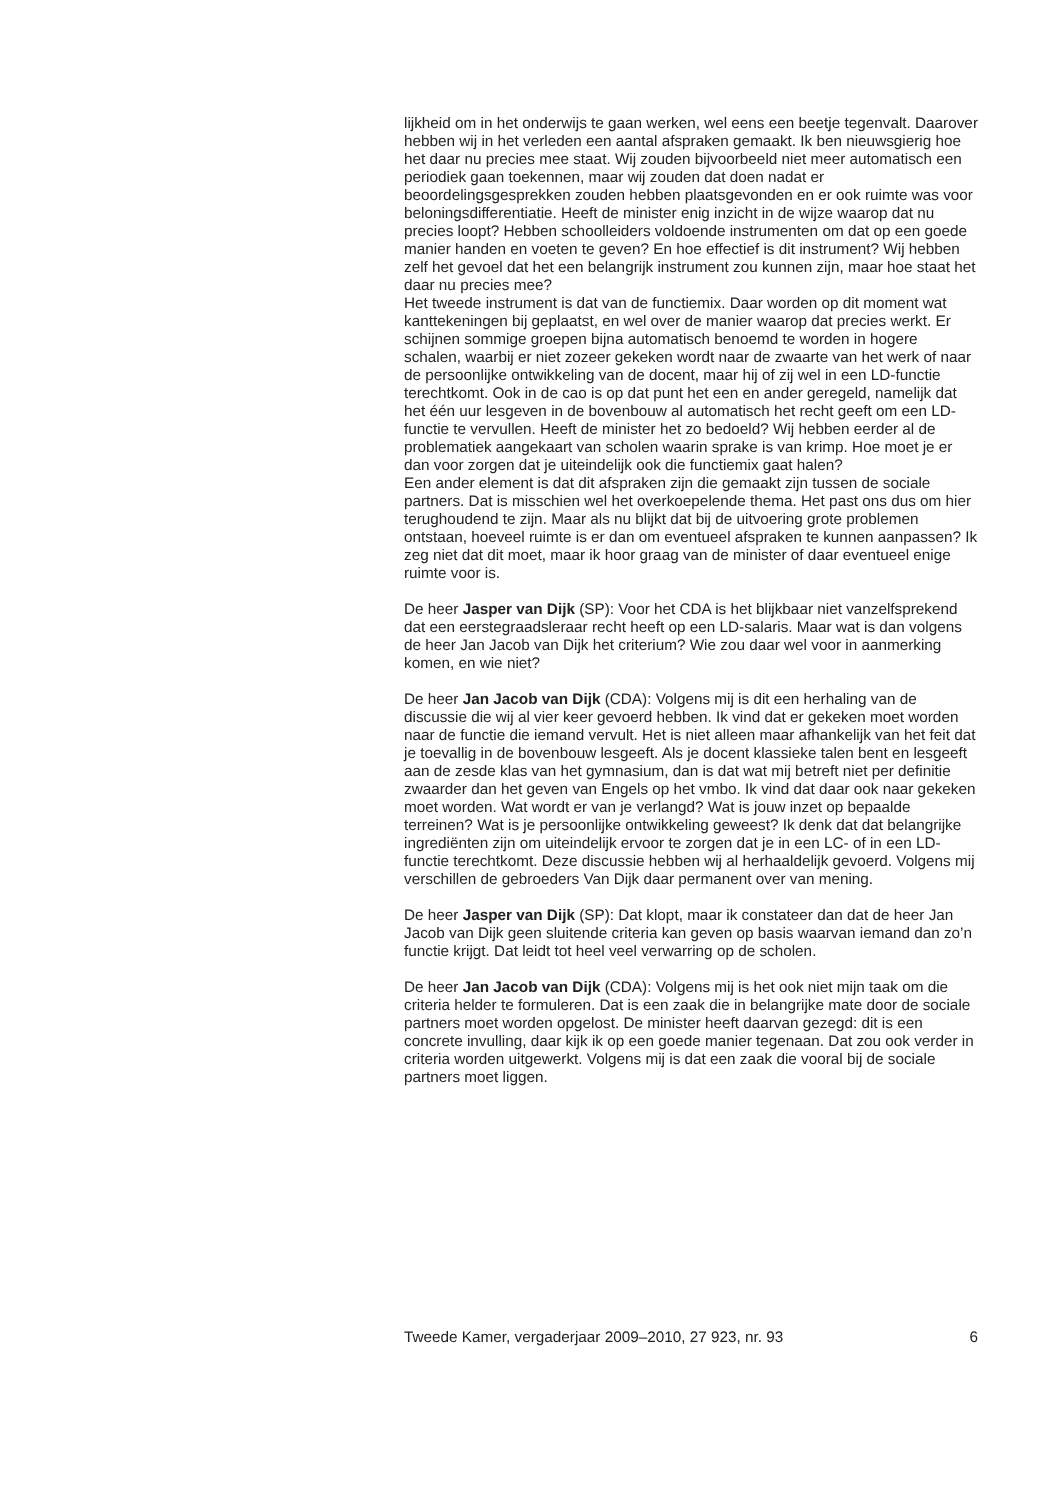lijkheid om in het onderwijs te gaan werken, wel eens een beetje tegenvalt. Daarover hebben wij in het verleden een aantal afspraken gemaakt. Ik ben nieuwsgierig hoe het daar nu precies mee staat. Wij zouden bijvoorbeeld niet meer automatisch een periodiek gaan toekennen, maar wij zouden dat doen nadat er beoordelingsgesprekken zouden hebben plaatsgevonden en er ook ruimte was voor beloningsdifferentiatie. Heeft de minister enig inzicht in de wijze waarop dat nu precies loopt? Hebben schoolleiders voldoende instrumenten om dat op een goede manier handen en voeten te geven? En hoe effectief is dit instrument? Wij hebben zelf het gevoel dat het een belangrijk instrument zou kunnen zijn, maar hoe staat het daar nu precies mee?
Het tweede instrument is dat van de functiemix. Daar worden op dit moment wat kanttekeningen bij geplaatst, en wel over de manier waarop dat precies werkt. Er schijnen sommige groepen bijna automatisch benoemd te worden in hogere schalen, waarbij er niet zozeer gekeken wordt naar de zwaarte van het werk of naar de persoonlijke ontwikkeling van de docent, maar hij of zij wel in een LD-functie terechtkomt. Ook in de cao is op dat punt het een en ander geregeld, namelijk dat het één uur lesgeven in de bovenbouw al automatisch het recht geeft om een LD-functie te vervullen. Heeft de minister het zo bedoeld? Wij hebben eerder al de problematiek aangekaart van scholen waarin sprake is van krimp. Hoe moet je er dan voor zorgen dat je uiteindelijk ook die functiemix gaat halen?
Een ander element is dat dit afspraken zijn die gemaakt zijn tussen de sociale partners. Dat is misschien wel het overkoepelende thema. Het past ons dus om hier terughoudend te zijn. Maar als nu blijkt dat bij de uitvoering grote problemen ontstaan, hoeveel ruimte is er dan om eventueel afspraken te kunnen aanpassen? Ik zeg niet dat dit moet, maar ik hoor graag van de minister of daar eventueel enige ruimte voor is.
De heer Jasper van Dijk (SP): Voor het CDA is het blijkbaar niet vanzelfsprekend dat een eerstegraadsleraar recht heeft op een LD-salaris. Maar wat is dan volgens de heer Jan Jacob van Dijk het criterium? Wie zou daar wel voor in aanmerking komen, en wie niet?
De heer Jan Jacob van Dijk (CDA): Volgens mij is dit een herhaling van de discussie die wij al vier keer gevoerd hebben. Ik vind dat er gekeken moet worden naar de functie die iemand vervult. Het is niet alleen maar afhankelijk van het feit dat je toevallig in de bovenbouw lesgeeft. Als je docent klassieke talen bent en lesgeeft aan de zesde klas van het gymnasium, dan is dat wat mij betreft niet per definitie zwaarder dan het geven van Engels op het vmbo. Ik vind dat daar ook naar gekeken moet worden. Wat wordt er van je verlangd? Wat is jouw inzet op bepaalde terreinen? Wat is je persoonlijke ontwikkeling geweest? Ik denk dat dat belangrijke ingrediënten zijn om uiteindelijk ervoor te zorgen dat je in een LC- of in een LD-functie terechtkomt. Deze discussie hebben wij al herhaaldelijk gevoerd. Volgens mij verschillen de gebroeders Van Dijk daar permanent over van mening.
De heer Jasper van Dijk (SP): Dat klopt, maar ik constateer dan dat de heer Jan Jacob van Dijk geen sluitende criteria kan geven op basis waarvan iemand dan zo’n functie krijgt. Dat leidt tot heel veel verwarring op de scholen.
De heer Jan Jacob van Dijk (CDA): Volgens mij is het ook niet mijn taak om die criteria helder te formuleren. Dat is een zaak die in belangrijke mate door de sociale partners moet worden opgelost. De minister heeft daarvan gezegd: dit is een concrete invulling, daar kijk ik op een goede manier tegenaan. Dat zou ook verder in criteria worden uitgewerkt. Volgens mij is dat een zaak die vooral bij de sociale partners moet liggen.
Tweede Kamer, vergaderjaar 2009–2010, 27 923, nr. 93 6